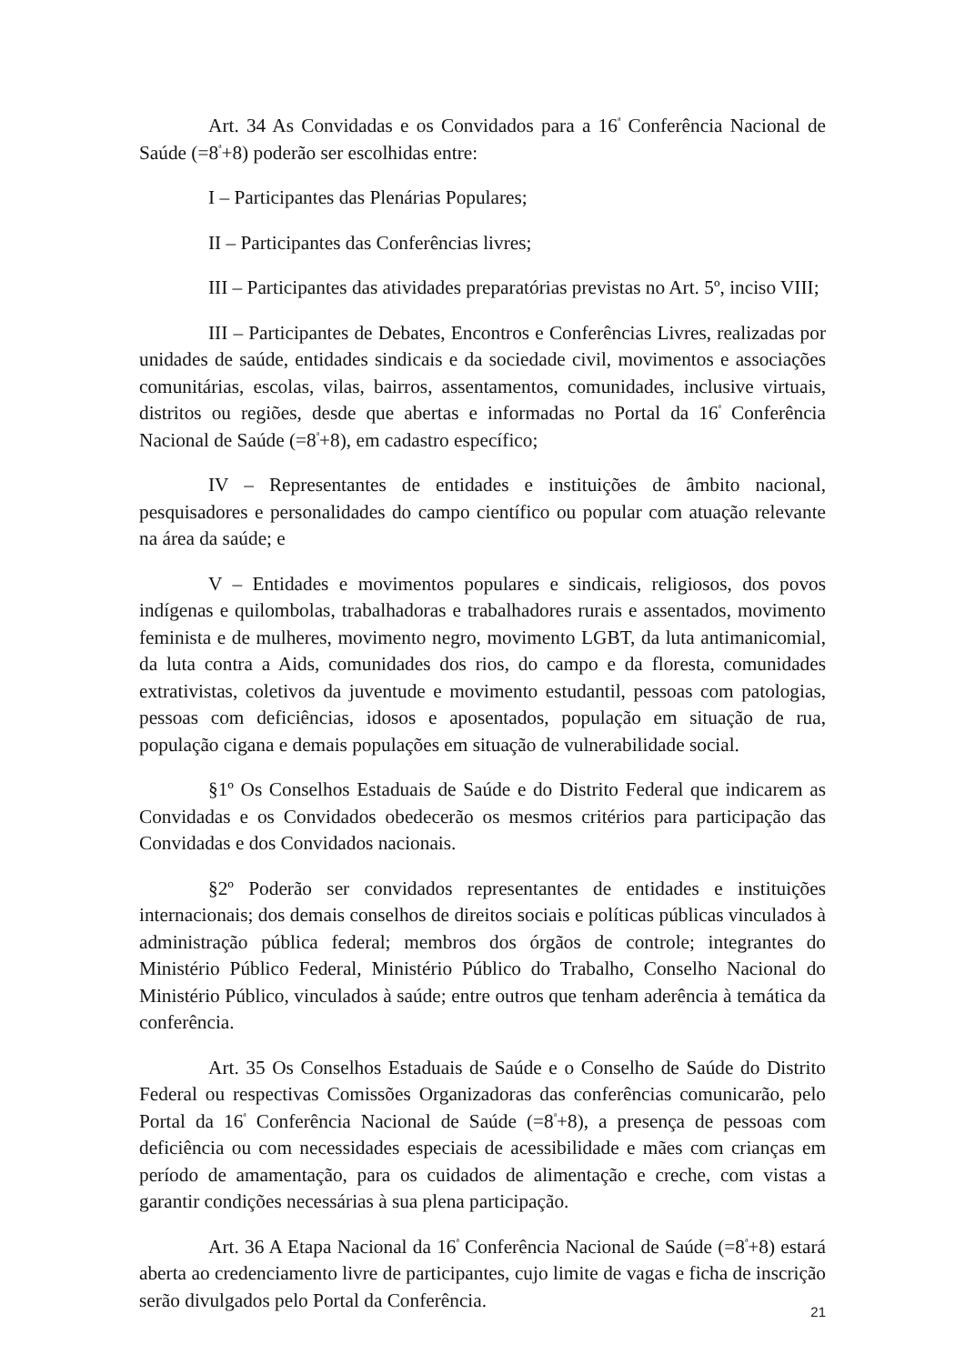Art. 34 As Convidadas e os Convidados para a 16<sup>ª</sup> Conferência Nacional de Saúde (=8<sup>ª</sup>+8) poderão ser escolhidas entre:
I – Participantes das Plenárias Populares;
II – Participantes das Conferências livres;
III – Participantes das atividades preparatórias previstas no Art. 5º, inciso VIII;
III – Participantes de Debates, Encontros e Conferências Livres, realizadas por unidades de saúde, entidades sindicais e da sociedade civil, movimentos e associações comunitárias, escolas, vilas, bairros, assentamentos, comunidades, inclusive virtuais, distritos ou regiões, desde que abertas e informadas no Portal da 16<sup>ª</sup> Conferência Nacional de Saúde (=8<sup>ª</sup>+8), em cadastro específico;
IV – Representantes de entidades e instituições de âmbito nacional, pesquisadores e personalidades do campo científico ou popular com atuação relevante na área da saúde; e
V – Entidades e movimentos populares e sindicais, religiosos, dos povos indígenas e quilombolas, trabalhadoras e trabalhadores rurais e assentados, movimento feminista e de mulheres, movimento negro, movimento LGBT, da luta antimanicomial, da luta contra a Aids, comunidades dos rios, do campo e da floresta, comunidades extrativistas, coletivos da juventude e movimento estudantil, pessoas com patologias, pessoas com deficiências, idosos e aposentados, população em situação de rua, população cigana e demais populações em situação de vulnerabilidade social.
§1º Os Conselhos Estaduais de Saúde e do Distrito Federal que indicarem as Convidadas e os Convidados obedecerão os mesmos critérios para participação das Convidadas e dos Convidados nacionais.
§2º Poderão ser convidados representantes de entidades e instituições internacionais; dos demais conselhos de direitos sociais e políticas públicas vinculados à administração pública federal; membros dos órgãos de controle; integrantes do Ministério Público Federal, Ministério Público do Trabalho, Conselho Nacional do Ministério Público, vinculados à saúde; entre outros que tenham aderência à temática da conferência.
Art. 35 Os Conselhos Estaduais de Saúde e o Conselho de Saúde do Distrito Federal ou respectivas Comissões Organizadoras das conferências comunicarão, pelo Portal da 16<sup>ª</sup> Conferência Nacional de Saúde (=8<sup>ª</sup>+8), a presença de pessoas com deficiência ou com necessidades especiais de acessibilidade e mães com crianças em período de amamentação, para os cuidados de alimentação e creche, com vistas a garantir condições necessárias à sua plena participação.
Art. 36 A Etapa Nacional da 16<sup>ª</sup> Conferência Nacional de Saúde (=8<sup>ª</sup>+8) estará aberta ao credenciamento livre de participantes, cujo limite de vagas e ficha de inscrição serão divulgados pelo Portal da Conferência.
21